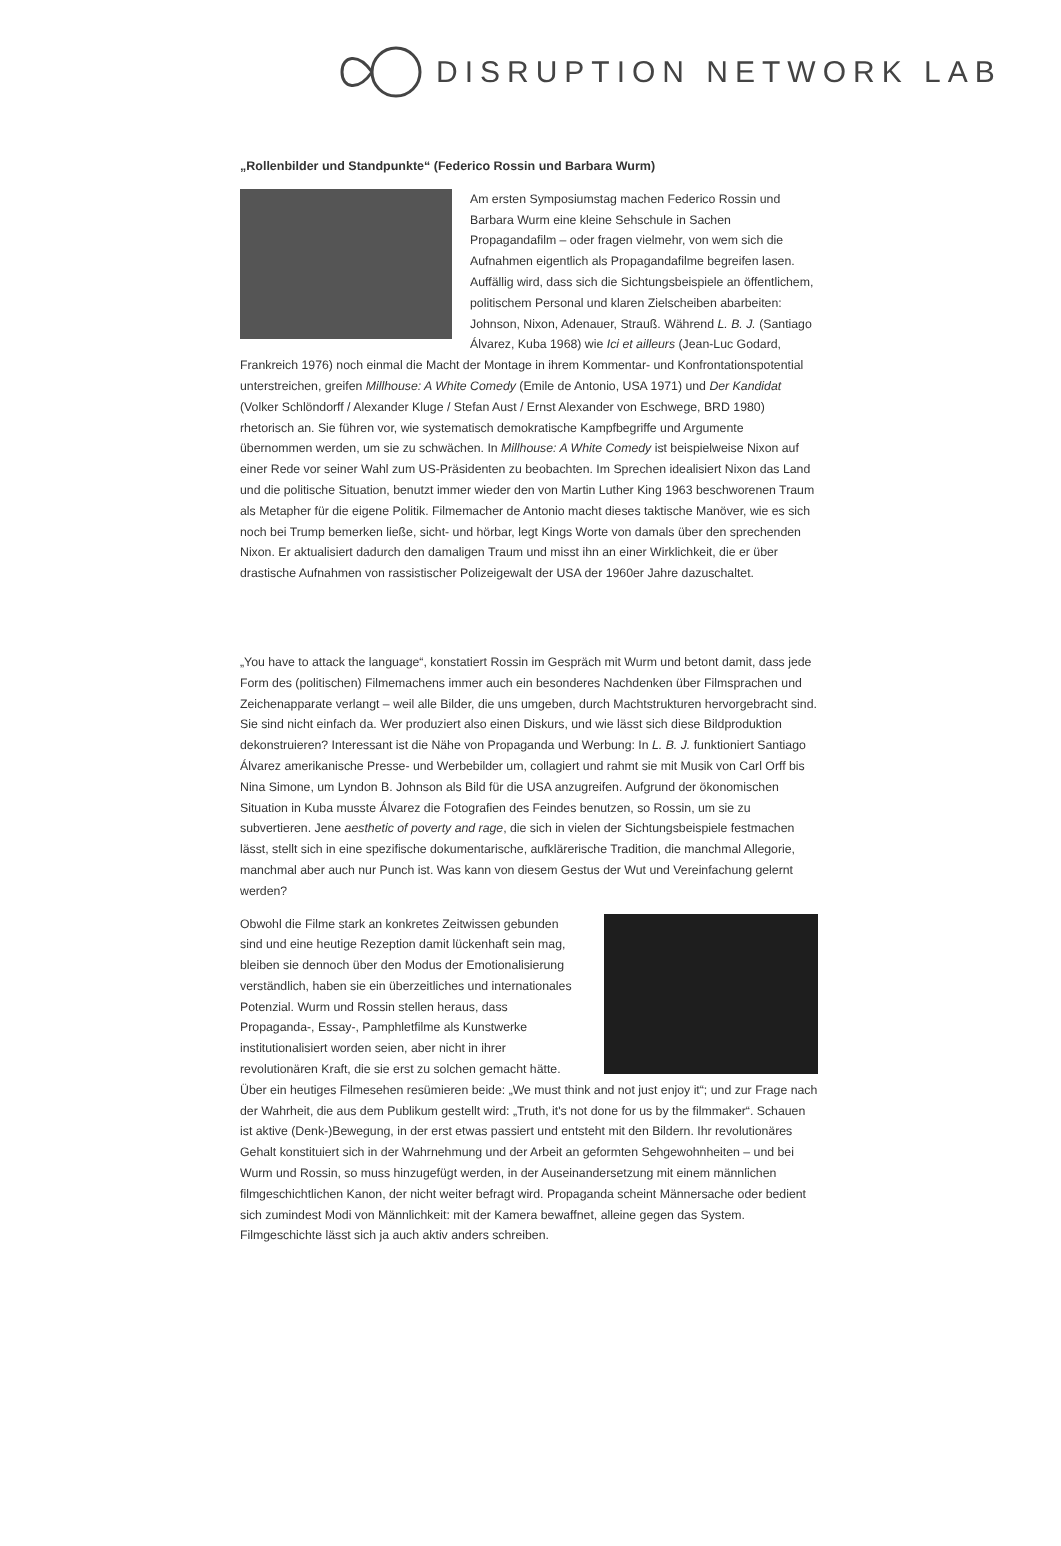DISRUPTION NETWORK LAB
„Rollenbilder und Standpunkte“ (Federico Rossin und Barbara Wurm)
Am ersten Symposiumstag machen Federico Rossin und Barbara Wurm eine kleine Sehschule in Sachen Propagandafilm – oder fragen vielmehr, von wem sich die Aufnahmen eigentlich als Propagandafilme begreifen lasen. Auffällig wird, dass sich die Sichtungsbeispiele an öffentlichem, politischem Personal und klaren Zielscheiben abarbeiten: Johnson, Nixon, Adenauer, Strauß. Während L. B. J. (Santiago Álvarez, Kuba 1968) wie Ici et ailleurs (Jean-Luc Godard, Frankreich 1976) noch einmal die Macht der Montage in ihrem Kommentar- und Konfrontationspotential unterstreichen, greifen Millhouse: A White Comedy (Emile de Antonio, USA 1971) und Der Kandidat (Volker Schlöndorff / Alexander Kluge / Stefan Aust / Ernst Alexander von Eschwege, BRD 1980) rhetorisch an. Sie führen vor, wie systematisch demokratische Kampfbegriffe und Argumente übernommen werden, um sie zu schwächen. In Millhouse: A White Comedy ist beispielweise Nixon auf einer Rede vor seiner Wahl zum US-Präsidenten zu beobachten. Im Sprechen idealisiert Nixon das Land und die politische Situation, benutzt immer wieder den von Martin Luther King 1963 beschworenen Traum als Metapher für die eigene Politik. Filmemacher de Antonio macht dieses taktische Manöver, wie es sich noch bei Trump bemerken ließe, sicht- und hörbar, legt Kings Worte von damals über den sprechenden Nixon. Er aktualisiert dadurch den damaligen Traum und misst ihn an einer Wirklichkeit, die er über drastische Aufnahmen von rassistischer Polizeigewalt der USA der 1960er Jahre dazuschaltet.
„You have to attack the language“, konstatiert Rossin im Gespräch mit Wurm und betont damit, dass jede Form des (politischen) Filmemachens immer auch ein besonderes Nachdenken über Filmsprachen und Zeichenapparate verlangt – weil alle Bilder, die uns umgeben, durch Machtstrukturen hervorgebracht sind. Sie sind nicht einfach da. Wer produziert also einen Diskurs, und wie lässt sich diese Bildproduktion dekonstruieren? Interessant ist die Nähe von Propaganda und Werbung: In L. B. J. funktioniert Santiago Álvarez amerikanische Presse- und Werbebilder um, collagiert und rahmt sie mit Musik von Carl Orff bis Nina Simone, um Lyndon B. Johnson als Bild für die USA anzugreifen. Aufgrund der ökonomischen Situation in Kuba musste Álvarez die Fotografien des Feindes benutzen, so Rossin, um sie zu subvertieren. Jene aesthetic of poverty and rage, die sich in vielen der Sichtungsbeispiele festmachen lässt, stellt sich in eine spezifische dokumentarische, aufklärerische Tradition, die manchmal Allegorie, manchmal aber auch nur Punch ist. Was kann von diesem Gestus der Wut und Vereinfachung gelernt werden?
Obwohl die Filme stark an konkretes Zeitwissen gebunden sind und eine heutige Rezeption damit lückenhaft sein mag, bleiben sie dennoch über den Modus der Emotionalisierung verständlich, haben sie ein überzeitliches und internationales Potenzial. Wurm und Rossin stellen heraus, dass Propaganda-, Essay-, Pamphletfilme als Kunstwerke institutionalisiert worden seien, aber nicht in ihrer revolutionären Kraft, die sie erst zu solchen gemacht hätte. Über ein heutiges Filmesehen resümieren beide: „We must think and not just enjoy it“; und zur Frage nach der Wahrheit, die aus dem Publikum gestellt wird: „Truth, it's not done for us by the filmmaker“. Schauen ist aktive (Denk-)Bewegung, in der erst etwas passiert und entsteht mit den Bildern. Ihr revolutionäres Gehalt konstituiert sich in der Wahrnehmung und der Arbeit an geformten Sehgewohnheiten – und bei Wurm und Rossin, so muss hinzugefügt werden, in der Auseinandersetzung mit einem männlichen filmgeschichtlichen Kanon, der nicht weiter befragt wird. Propaganda scheint Männersache oder bedient sich zumindest Modi von Männlichkeit: mit der Kamera bewaffnet, alleine gegen das System. Filmgeschichte lässt sich ja auch aktiv anders schreiben.